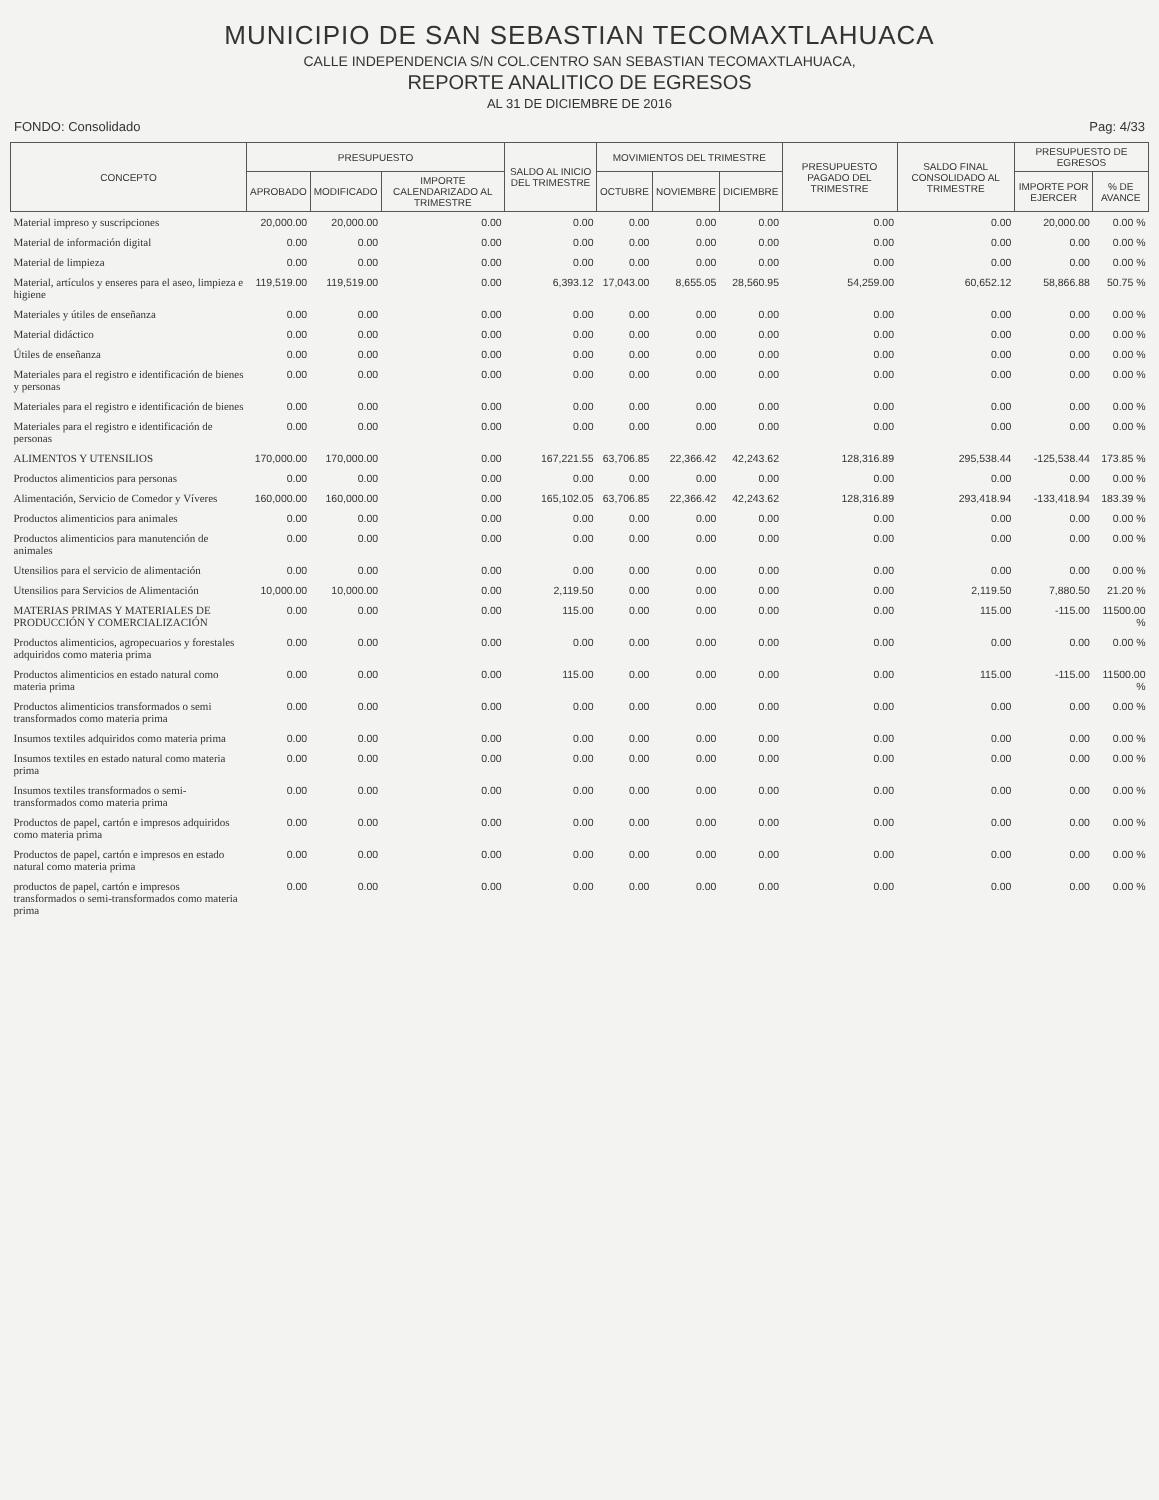MUNICIPIO DE SAN SEBASTIAN TECOMAXTLAHUACA
CALLE INDEPENDENCIA S/N COL.CENTRO SAN SEBASTIAN TECOMAXTLAHUACA,
REPORTE ANALITICO DE EGRESOS
AL 31 DE DICIEMBRE DE 2016
FONDO: Consolidado Pag: 4/33
| CONCEPTO | PRESUPUESTO | | | SALDO AL INICIO DEL TRIMESTRE | MOVIMIENTOS DEL TRIMESTRE | | | PRESUPUESTO PAGADO DEL TRIMESTRE | SALDO FINAL CONSOLIDADO AL TRIMESTRE | PRESUPUESTO DE EGRESOS | |
| --- | --- | --- | --- | --- | --- | --- | --- | --- | --- | --- | --- |
| | APROBADO | MODIFICADO | IMPORTE CALENDARIZADO AL TRIMESTRE | | OCTUBRE | NOVIEMBRE | DICIEMBRE | | | IMPORTE POR EJERCER | % DE AVANCE |
| Material impreso y suscripciones | 20,000.00 | 20,000.00 | 0.00 | 0.00 | 0.00 | 0.00 | 0.00 | 0.00 | 0.00 | 20,000.00 | 0.00 % |
| Material de información digital | 0.00 | 0.00 | 0.00 | 0.00 | 0.00 | 0.00 | 0.00 | 0.00 | 0.00 | 0.00 | 0.00 % |
| Material de limpieza | 0.00 | 0.00 | 0.00 | 0.00 | 0.00 | 0.00 | 0.00 | 0.00 | 0.00 | 0.00 | 0.00 % |
| Material, artículos y enseres para el aseo, limpieza e higiene | 119,519.00 | 119,519.00 | 0.00 | 6,393.12 | 17,043.00 | 8,655.05 | 28,560.95 | 54,259.00 | 60,652.12 | 58,866.88 | 50.75 % |
| Materiales y útiles de enseñanza | 0.00 | 0.00 | 0.00 | 0.00 | 0.00 | 0.00 | 0.00 | 0.00 | 0.00 | 0.00 | 0.00 % |
| Material didáctico | 0.00 | 0.00 | 0.00 | 0.00 | 0.00 | 0.00 | 0.00 | 0.00 | 0.00 | 0.00 | 0.00 % |
| Útiles de enseñanza | 0.00 | 0.00 | 0.00 | 0.00 | 0.00 | 0.00 | 0.00 | 0.00 | 0.00 | 0.00 | 0.00 % |
| Materiales para el registro e identificación de bienes y personas | 0.00 | 0.00 | 0.00 | 0.00 | 0.00 | 0.00 | 0.00 | 0.00 | 0.00 | 0.00 | 0.00 % |
| Materiales para el registro e identificación de bienes | 0.00 | 0.00 | 0.00 | 0.00 | 0.00 | 0.00 | 0.00 | 0.00 | 0.00 | 0.00 | 0.00 % |
| Materiales para el registro e identificación de personas | 0.00 | 0.00 | 0.00 | 0.00 | 0.00 | 0.00 | 0.00 | 0.00 | 0.00 | 0.00 | 0.00 % |
| ALIMENTOS Y UTENSILIOS | 170,000.00 | 170,000.00 | 0.00 | 167,221.55 | 63,706.85 | 22,366.42 | 42,243.62 | 128,316.89 | 295,538.44 | -125,538.44 | 173.85 % |
| Productos alimenticios para personas | 0.00 | 0.00 | 0.00 | 0.00 | 0.00 | 0.00 | 0.00 | 0.00 | 0.00 | 0.00 | 0.00 % |
| Alimentación, Servicio de Comedor y Víveres | 160,000.00 | 160,000.00 | 0.00 | 165,102.05 | 63,706.85 | 22,366.42 | 42,243.62 | 128,316.89 | 293,418.94 | -133,418.94 | 183.39 % |
| Productos alimenticios para animales | 0.00 | 0.00 | 0.00 | 0.00 | 0.00 | 0.00 | 0.00 | 0.00 | 0.00 | 0.00 | 0.00 % |
| Productos alimenticios para manutención de animales | 0.00 | 0.00 | 0.00 | 0.00 | 0.00 | 0.00 | 0.00 | 0.00 | 0.00 | 0.00 | 0.00 % |
| Utensilios para el servicio de alimentación | 0.00 | 0.00 | 0.00 | 0.00 | 0.00 | 0.00 | 0.00 | 0.00 | 0.00 | 0.00 | 0.00 % |
| Utensilios para Servicios de Alimentación | 10,000.00 | 10,000.00 | 0.00 | 2,119.50 | 0.00 | 0.00 | 0.00 | 0.00 | 2,119.50 | 7,880.50 | 21.20 % |
| MATERIAS PRIMAS Y MATERIALES DE PRODUCCIÓN Y COMERCIALIZACIÓN | 0.00 | 0.00 | 0.00 | 115.00 | 0.00 | 0.00 | 0.00 | 0.00 | 115.00 | -115.00 | 11500.00 % |
| Productos alimenticios, agropecuarios y forestales adquiridos como materia prima | 0.00 | 0.00 | 0.00 | 0.00 | 0.00 | 0.00 | 0.00 | 0.00 | 0.00 | 0.00 | 0.00 % |
| Productos alimenticios en estado natural como materia prima | 0.00 | 0.00 | 0.00 | 115.00 | 0.00 | 0.00 | 0.00 | 0.00 | 115.00 | -115.00 | 11500.00 % |
| Productos alimenticios transformados o semi transformados como materia prima | 0.00 | 0.00 | 0.00 | 0.00 | 0.00 | 0.00 | 0.00 | 0.00 | 0.00 | 0.00 | 0.00 % |
| Insumos textiles adquiridos como materia prima | 0.00 | 0.00 | 0.00 | 0.00 | 0.00 | 0.00 | 0.00 | 0.00 | 0.00 | 0.00 | 0.00 % |
| Insumos textiles en estado natural como materia prima | 0.00 | 0.00 | 0.00 | 0.00 | 0.00 | 0.00 | 0.00 | 0.00 | 0.00 | 0.00 | 0.00 % |
| Insumos textiles transformados o semi-transformados como materia prima | 0.00 | 0.00 | 0.00 | 0.00 | 0.00 | 0.00 | 0.00 | 0.00 | 0.00 | 0.00 | 0.00 % |
| Productos de papel, cartón e impresos adquiridos como materia prima | 0.00 | 0.00 | 0.00 | 0.00 | 0.00 | 0.00 | 0.00 | 0.00 | 0.00 | 0.00 | 0.00 % |
| Productos de papel, cartón e impresos en estado natural como materia prima | 0.00 | 0.00 | 0.00 | 0.00 | 0.00 | 0.00 | 0.00 | 0.00 | 0.00 | 0.00 | 0.00 % |
| productos de papel, cartón e impresos transformados o semi-transformados como materia prima | 0.00 | 0.00 | 0.00 | 0.00 | 0.00 | 0.00 | 0.00 | 0.00 | 0.00 | 0.00 | 0.00 % |